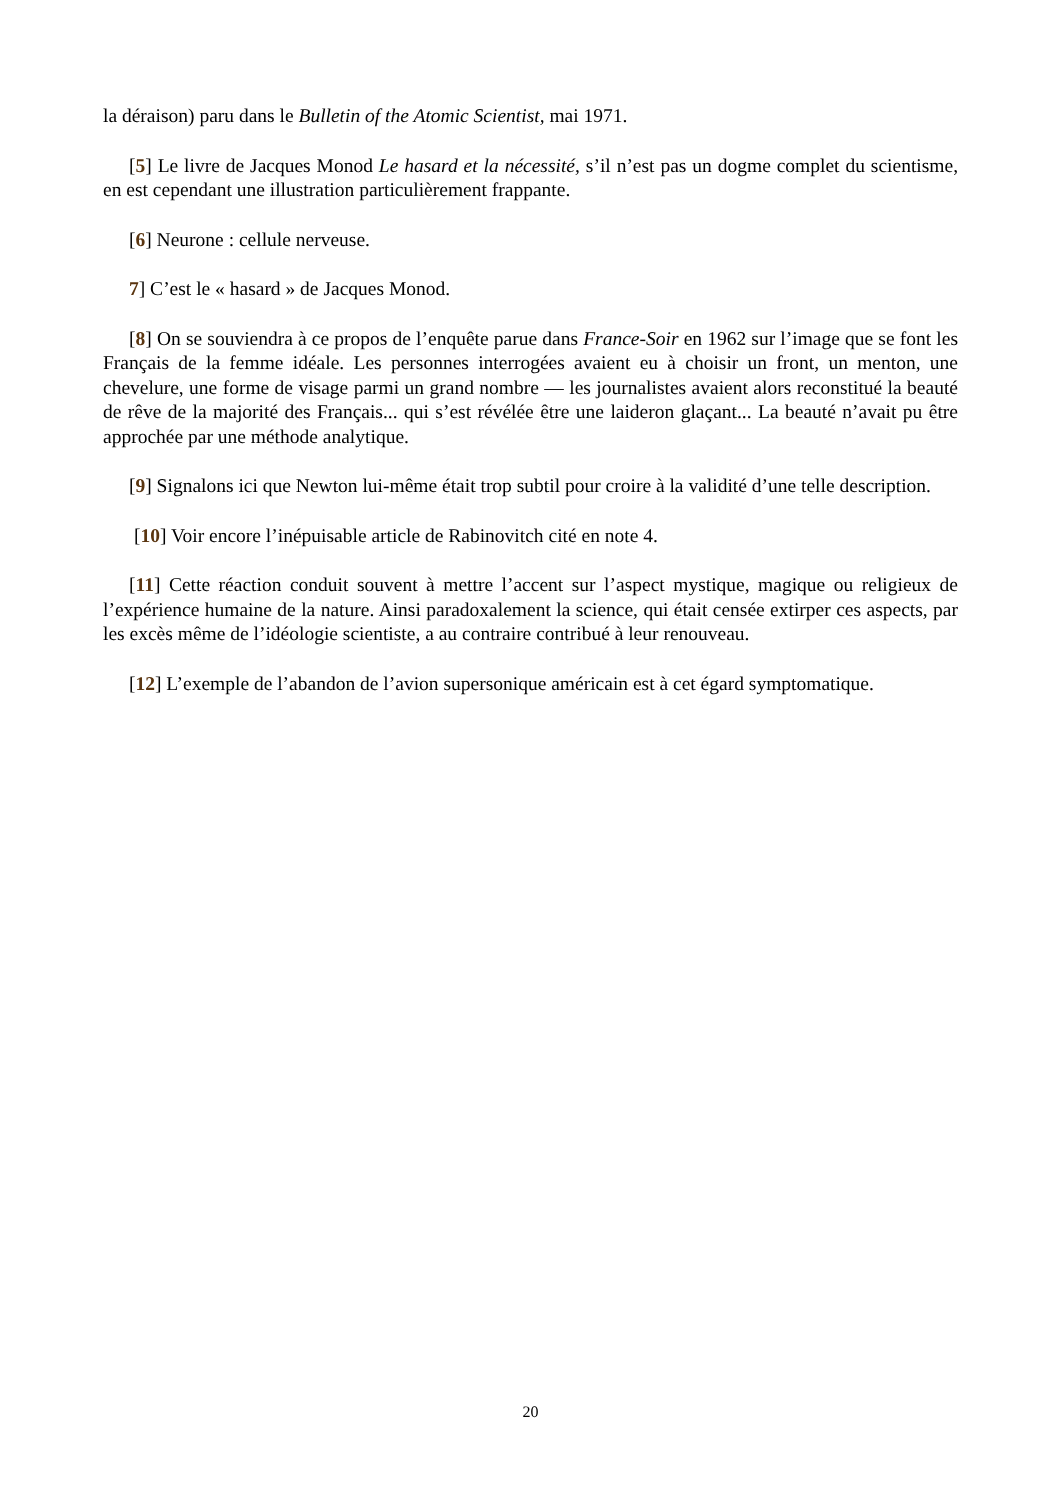la déraison) paru dans le Bulletin of the Atomic Scientist, mai 1971.
[5] Le livre de Jacques Monod Le hasard et la nécessité, s’il n’est pas un dogme complet du scientisme, en est cependant une illustration particulièrement frappante.
[6] Neurone : cellule nerveuse.
7] C’est le « hasard » de Jacques Monod.
[8] On se souviendra à ce propos de l’enquête parue dans France-Soir en 1962 sur l’image que se font les Français de la femme idéale. Les personnes interrogées avaient eu à choisir un front, un menton, une chevelure, une forme de visage parmi un grand nombre — les journalistes avaient alors reconstitué la beauté de rêve de la majorité des Français... qui s’est révélée être une laideron glaçant... La beauté n’avait pu être approchée par une méthode analytique.
[9] Signalons ici que Newton lui-même était trop subtil pour croire à la validité d’une telle description.
[10] Voir encore l’inépuisable article de Rabinovitch cité en note 4.
[11] Cette réaction conduit souvent à mettre l’accent sur l’aspect mystique, magique ou religieux de l’expérience humaine de la nature. Ainsi paradoxalement la science, qui était censée extirper ces aspects, par les excès même de l’idéologie scientiste, a au contraire contribué à leur renouveau.
[12] L’exemple de l’abandon de l’avion supersonique américain est à cet égard symptomatique.
20